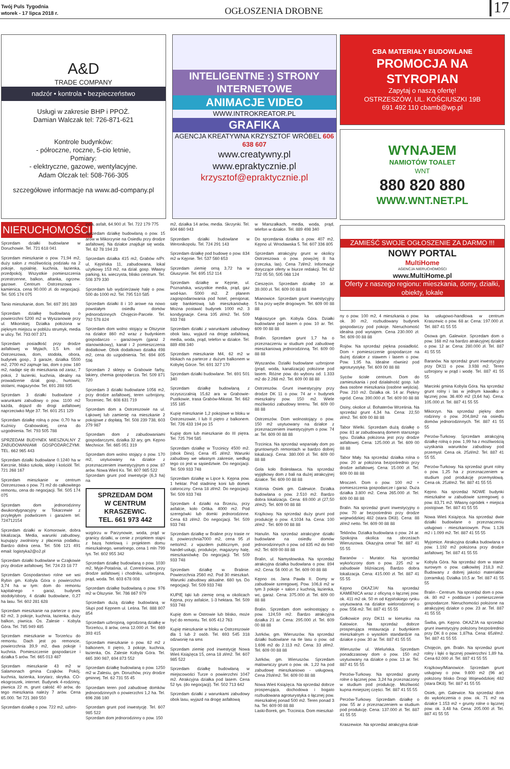Twój Puls Tygodnia
wtorek - 17 lipca 2018 r.
OGŁOSZENIA DROBNE
17
A&D
TRADE COMPANY
nadzór • kontrola • bezpieczeństwo
Usługi w zakresie BHP i PPOŻ.
Damian Walczak tel: 726-871-621
Kontrole budynków:
- półroczne, roczne, 5-cio letnie,
Pomiary:
- elektryczne, gazowe, wentylacyjne.
Adam Olczak tel: 508-766-305
szczegółowe informacje na www.ad-company.pl
INTELIGENTNE :) STRONY INTERNETOWE
ANIMACJE VIDEO
WWW.INTROKREATOR.PL
GRAFIKA
AGENCJA KREATYWNA KRZYSZTOF WRÓBEL 606 638 607
www.creatywny.pl
www.epraktycznie.pl
krzysztof@epraktycznie.pl
NIERUCHOMOŚCI
Sprzedam działki budowlane w Doruchowie. Tel. 721 618 041
Sprzedam mieszkanie o pow. 71,94 m2, duży salon z możliwością podziału na 2 pokoje, sypialnię, kuchnia, łazienka, przedpokój. Wszystkie pomieszczenia przestrzenne, balkon, altanka, ogrzew. gazowe. Centrum Ostrzeszowa - kamienica, cena 90.000 zł. do negocjacji. Tel. 505 174 075
Tanio mieszkanie, dom. Tel. 697 391 389
Sprzedam działkę budowlaną o powierzchni 5200 m2 w Wyszanowie przy ul. Mikorskiej. Działka położona w pięknym miejscu w pobliżu strumyk, media w ulicy. Tel. 793 007 371
Sprzedam posiadłość przy drodze asfaltowej w Myjach, 1,5 km. od Ostrzeszowa, dom, stodoła, obora, budynek gosp., 3 garaże, działka 5500 m2, 2700 m2 zajmuje las, dom o pow. 160 m2, nadaje się do mieszkania od zaraz, 7 pokoi, 2 łazienki, kuchnia, idealny na prowadzenie dział. gosp., hurtowni, stolarni, magazynów. Tel. 691 288 935
Sprzedam 3 działki budowlane z warunkami zabudowy o pow. 1100 m2 każda, dojazd do drogi asfaltowej naprzeciwko Myje 37. Tel. 601 251 129
Sprzedam działkę rolną o pow. 0,70 ha w Kuźnicy Grabowskiej, cena do uzgodnienia. Tel. 793 505 788
SPRZEDAM BUDYNEK MIESZKALNY Z ZABUDOWANIAMI GOSPODARCZYMI. TEL. 662 965 443
Sprzedam działki budowlane 0.1240 ha w Kierznie, blisko szkoła, sklep i kościół. Tel. 721 268 167
Sprzedam mieszkanie w centrum Ostrzeszowa o pow. 71 m2 do całkowitego remontu, cena do negocjacji. Tel. 505 174 075
Sprzedam dom jednorodzinny dwukondygnacyjny w Tokarzewie z przyległym podwórzem i garażem tel. 724712154
Sprzedam działki w Komorowie, dobra lokalizacja. Media, warunki zabudowy, kupujący zwolniony z płacenia podatku. Bardzo dobra cena. Tel. 506 121 491 email: logistyka2@o2.pl
Sprzedam działki budowlane w Czajkowie przy drodze asfaltowej. Tel. 724 23 18 77
Sprzedam Gospodarstwo rolne we wsi Rybin gm. Kobyla Góra o powierzchni 3,74 ha w tym: dom do remontu kapitalnego + garaż, budynek stodoły/obory, 4 działki budowlane, 0,27 ha lasu. Tel. 602 281 628
Sprzedam mieszkanie na parterze o pow. 62 m2, 3 pokoje, kuchnia, łazienka, duży balkon, piwnica. Os. Zalesie - Kobyla Góra. Tel. 785 949 485
Sprzedam mieszkanie w Torzeńcu do remontu. Dach jest po remoncie, powierzchnia 39,9 m2, dwa pokoje i kuchnia. Pomieszczenie gospodarcze i działka 5 arów. Tel. 665 013 487
Sprzedam mieszkanie 43 m2 w Salamonach gmina Czajków. Pokój, kuchnia, łazienka, korytarz, skrytka. CO-ekogroszek, internet. Budynek 4-rodzinny, piwnica 22 m, grunt całość 40 arów, do tego mieszkania należy 7 arów. Cena 65.000. Tel 721 369 550
Sprzedam działkę o pow. 722 m2, uzbro-
jona, asfalt, 64.900 zł. Tel. 722 179 775
Sprzedam działkę budowlaną o pow. 15 arów w Mikorzynie na Osiedlu przy drodze asfaltowej. Na działce znajduje się woda. Tel. 62 78 194 23
Sprzedam działka 415 m2, Grabów n/Pr. ul, Kępińska 11, zabudowana, lokal użytkowy 153 m2, na dział. gosp. Własny parking, ks. wieczysta, blisko centrum. Tel. 508 379 330
Sprzedam lub wydzierżawię halę o pow. 500 do 1000 m2. Tel. 795 510 585
Sprzedam działki 8 i 10 arowe na nowo powstałym osiedlu domów jednorodzinnych Chojęcin-Parcele. Tel. 792 578 824
Sprzedam dom wolno stojący w Olszynie na działce 860 m2 wraz z budynkiem gospodarczo – garażowym (garaż 2 stanowiskowy), kanał i 2 pomieszczenia dodatkowe. Obok dodatkowo działka 498 m2, cena do uzgodnienia. Tel. 694 805 596
Sprzedam 2 sklepy w Grabowie farby, lakiery, chemia gospodarcza. Tel. 509 871 720
Sprzedam 3 działki budowlane 1056 m2, przy drodze asfaltowej, teren uzbrojony, Torzeniec. Tel. 608 631 719
Sprzedam dom a Ostrzeszowie na ul. Łąkowej lub zamienię na mieszkanie 2 pokojowe z dopłatą. Tel. 508 239 738, 603 279 987
Sprzedam dom z zabudowaniami gospodarczymi, działka 32 ary, gm. Kępno Mechnice. Tel. 665 051 319
Sprzedam dom wolno stojący o pow. 170 m2, usytuowany na działce z przeznaczeniem inwestycyjnym o pow. 87 arów. Nowa Wieś Ks. Tel. 607 985 522
Sprzedam grunt pod inwestycje (6,3 ha) na
SPRZEDAM DOM
W CENTRUM KRASZEWIC.
TEL. 661 973 442
wzgórzu w Parzynowie, woda, prąd w granicy działki, w cenie z projektem stajni z bazą hotelową i projektem domu mieszkalnego, weselnego, cena 1 mln 799 tys. Tel. 602 955 342
Sprzedam działkę budowlaną o pow. 1030 m2, Myje-Potaśnia, ul. Czereśniowa, przy drodze asfaltowej i chodniku, uzbrojona, prąd, woda. Tel. 603 678 008
Sprzedam działkę budowlaną o pow. 976 m2 w Olszynie. Tel. 786 867 979
Sprzedam dużą działkę budowlaną w Słupi pod Kępnem ul. Leśna. Tel. 888 807 854
Sprzedam uzbrojoną, ogrodzoną działkę w Torzeńcu, 8 arów, cena 12.000 zł. Tel. 669 393 415
Sprzedam mieszkanie o pow. 62 m2 z balkonem, II piętro, 3 pokoje, kuchnia, łazienka, Os. Zalesie Kobyla Góra. Tel. 665 390 987, 694 873 552
Sprzedam działkę budowlaną o pow. 1250 m2 w Zalesiu, gm. Doruchów, przy drodze gminnej. Tel. 62 731 55 45
Sprzedam teren pod zabudowę domków jednorodzinnych o powierzchni 1,2 ha. Tel. 696 286 180
Sprzedam grunt pod inwestycję. Tel. 607 985 522
Sprzedam dom jednorodzinny o pow. 150
m2, działka 14 arów, media. Skrzynki. Tel. 604 660 943
Sprzedam działki budowlane w Weronikopolu. Tel. 724 291 143
Sprzedam działkę pod budowę o pow. 834 m2 w Kępnie. Tel. 537 560 653
Sprzedam ziemię orną 3,72 ha w Głuszynie. Tel. 695 152 114
Sprzedam działkę w Kępnie, ul. Poznańska, wszystkie media, prąd, gaz wod-kan. 5000 m2. Z planem zagospodarowania pod hotel, pensjonat, salę bankietową lub mieszkaniówkę. Można postawić budynek 1000 m2. 3 kondygnacje. Cena 105 zł/m2. Tel. 509 933 748
Sprzedam działki z warunkami zabudowy obok lasu, wyjazd na drogę asfaltową, media, woda, prąd, telefon w działce. Tel. 889 498 340
Sprzedam mieszkanie M4, 62 m2 w blokach na parterze z dużym balkonem w Kobylej Górze. Tel. 691 327 170
Sprzedam działki budowlane. Tel. 691 501 340
Sprzedam działkę budowlaną z oczyszczalnią 15,62 ara w Grabowie-Pustkowie, trasa Grabów-Mikstat. Tel. 662 155 185
Kupię mieszkanie 1,2 pokojowe w bloku w Ostrzeszowie, I lub II piętro z balkonem. Tel. 726 433 194 po 15
Kupię dom lub mieszkanie do III piętra. Tel. 725 794 585
Sprzedam działkę w Trzcinicy 4500 m2. (obok Dino). Cena 45 zł/m2. Warunki zabudowy we własnym zakresie, według tego co jest w sąsiedztwie. Do negocjacji. Tel. 509 933 748
Sprzedam działkę w Lipce k. Kępna pow. 1 hektar. Pod stadninę koni lub domek całoroczny. Cena 18 zł/m2. Do negocjacji. Tel. 509 933 748
Sprzedam 4 działki na Brzeziu, przy asfalcie, koło Orlika. 4000 m2. Pod szeregówki lub domki jednorodzinne. Cena 63 zł/m2. Do negocjacji. Tel. 509 933 748
Sprzedam działkę w Braline przy trasie nr 8, powierzchnia7000 m2, cena 95 zł netto/m2. z wjazdem publicznym, pod handel-usługi, produkcje, magazyny halę, mieszkaniówkę. Do negocjacji. Tel. 509 933 748
Sprzedam działkę w Bralinie. Powierzchnia 2560 m2. Pod 30 mieszkań. Warunki zabudowy aktualne. 680 tys. Do negocjacji. Tel. 509 933 748
KUPIĘ łąki lub ziemię orną w okolicach Kępna, przy asfalcie, 1-3 hektara. Tel. 509 933 748
Kupię dom w Ostrowie lub blisko, może być do remontu. Tel. 605 412 763
Kupię mieszkanie w bloku w Ostrzeszowie dla 1 lub 2 osób. Tel. 693 545 318 odzwonię na sms
Sprzedam ziemię pod inwestycję Nowa Wieś Książęca 15, cena 18 zł/m2. Tel. 607 985 522
Sprzedam działkę budowlaną w miejscowości Turze o powierzchni 1047 m2. Atrakcyjna działka pod lasem. Cena 52 tys. (do negocjacji). Tel. 502 713 642
Sprzedam działki z warunkami zabudowy obok lasu, wyjazd na drogę asfaltową
w Marszałkach, media, woda, prąd, telefon w działce. Tel. 889 498 340
Do sprzedania działka o pow. 407 m2, Kępno ul. Wrocławska 5. Tel. 607 336 805
Sprzedam atrakcyjny grunt w okolicy Ostrzeszowa o pow. powyżej 8 ha (rzeczka, las). Cena 7zł/m2. Informacje dotyczące oferty w biurze redakcji. Tel. 62 732 05 50, 505 068 124
Cieszęcin. Sprzedam działkę 10 ar. 39.000 zł. Tel. 609 00 88 88
Mianowice. Sprzedam grunt inwestycyjny 5 ha przy węźle drogowym. Tel. 609 00 88 88
Mąkoszyce gm. Kobyla Góra. Działki budowlane pod lasem o pow. 10 ar. Tel. 609 00 88 88
Bralin. Sprzedam grunt 1,7 ha o przeznaczeniu w studium pod zabudowę mieszkaniową jednorodzinną. Tel. 609 00 88 88
Wyszanów. Działki budowlane uzbrojone (prąd, woda, kanalizacja) położone pod lasem. Różne pow. do wyboru od. 1.333 m2 do 2.268 m2. Tel. 609 00 88 88
Ostrzeszów. Grunt inwestycyjny przy drodze DK 11 o pow. 74 ar + budynek mieszkalny pow. 150 m2. Wiele możliwości zabudowy terenu. Tel. 609 00 88 88
Ostrzeszów. Dom wolnostojący o pow. 150 m2 usytuowany na działce z przeznaczeniem inwestycyjnym o pow. 74 ar. Tel. 609 00 88 88
Trzcinica. Na sprzedaż wspaniały dom po gruntownych remontach w bardzo dobrej lokalizacji. Cena: 380.000 zł. Tel. 609 00 88 88
Gola koło Bolesławca. Na sprzedaż wyjątkowy dom z bali na dużej atrakcyjnej działce. Tel. 609 00 88 88
Kolonia Osiek gm. Galewice. Działka budowlana o pow. 2.510 m2. Bardzo dobra lokalizacja. Cena: 69.000 zł (27,50 zł/m2). Tel. 609 00 88 88
Krążkowy. Na sprzedaż duży grunt pod produkcję o pow. 4,1034 ha. Cena: 100 zł/m2 . Tel. 609 00 88 88
Hanulin. Na sprzedaż atrakcyjne działki budowlane na osiedlu domów jednorodzinnych o pow. od 835 m2 do 940 m2. Tel. 609 00 88 88
Bralin, ul. Namysłowska. Na sprzedaż atrakcyjna działka budowlana o pow. 894 m2. Cena: 56 000 zł. Tel. 609 00 88 88
Kępno os. Jana Pawła II. Domy w zabudowie szeregowej. Pow. 106,8 m2 w tym 3 pokoje + salon z kuchnią, łazienka, wc, garaż. Cena: 375.000 zł. Tel. 609 00 88 88
Bralin. Sprzedam dom wolnostojący o pow. 124,59 m2. Bardzo atrakcyjna działka 21 ar. Cena: 295.000 zł. Tel. 609 00 88 88
Jutrków, gm. Wieruszów. Na sprzedaż działki budowlane na tle lasu o pow. od 1.696 m2 do 2.113 m2. Cena: 33 zł/m2. Tel. 609 00 88 88
Jutrków, gm. Wieruszów. Sprzedam malowniczy grunt o pow. ok. 1,22 ha pod zabudowę mieszkaniowo - usługową. Cena 29zł/m2. Tel. 609 00 88 88
Nowa Wieś Książęca. Na sprzedaż dobrze prosperująca, dochodowa i bogato rozbudowana agroturystyka o łącznej pow. mieszkalnej ponad 500 m2. Teren ponad 3 ha. Tel. 609 00 88 88
Laski-Borek, gm. Trzcinica. Dom mieszkal-
CBA MATERIAŁY BUDOWLANE
PROMOCJA NA STYROPIAN
Zapytaj o naszą ofertę!
OSTRZESZÓW, UL. KOŚCIUSZKI 19B
691 492 110 cbamb@wp.pl
WYNAJEM
NAMIOTÓW TOALET
WNT
880 820 880
WWW.WNT.NET.PL
ZAMIEŚĆ SWOJE OGŁOSZENIE ZA DARMO !!!
NOWY PORTAL
MultiHome
AGENCJA NIERUCHOMOŚCI
www.MultiHome.pl
Oferty z naszego regionu: mieszkania, domy, działki, obiekty, lokale
ny o pow. 100 m2, 4 mieszkania o pow. ok. 30 m2, rozbudowany budynek gospodarczy pod pokoje. Nieruchomość idealna pod wynajem. Cena 230.000 zł. Tel. 609 00 88 88
Rojów. Na sprzedaż piękna posiadłość. Dom + pomieszczenie gospodarcze na dużej działce z stawem i lasem o pow. Pow. 1,95 ha. Idealne również pod agroturystykę. Tel. 609 00 88 88
Syców ścisłe centrum. Dom do zamieszkania i pod działalność gosp. lub dwa osobne mieszkania (osobne wejścia). Pow. 210 m2. Działka ok. 14 ar. Piękny ogród. Cena: 390.000 zł. Tel. 609 00 88 88
Osiny, okolice ul. Bohaterów Września. Na sprzedaż grunt 4,34 ha. Cena: 22,50 zł/m2. Tel. 609 00 88 88
Tabor Wielki. Sprzedam dużą działkę o pow. 81 ar zabudowaną domem starszego typu. Działka położona jest przy drodze asfaltowej. Cena: 125.000 zł. Tel. 609 00 88 88
Tabor Mały. Na sprzedaż działka rolna o pow. 20 ar położona bezpośrednio przy drodze asfaltowej. Cena: 15.000 zł. Tel. 609 00 88 88
Mroczeń. Dom o pow. 100 m2 + pomieszczenia gospodarcze i garaż. Duża działka 3.800 m2. Cena 265.000 zł. Tel. 609 00 88 88
Bralin. Na sprzedaż grunt inwestycyjny o pow. 70 ar bezpośrednio przy drodze wojewódzkiej 482 (stara DK8). Cena: 88 zł/m2 netto. Tel. 609 00 88 88
Teklinów. Działka budowlana o pow. 24 ar. Spokojna okolica na obrzeżach Wieruszowa. Okazyjna cena! Tel. 887 41 55 55
Baranów - Murator. Na sprzedaż wykończony dom o pow. 225 m2 w zabudowie bliźniaczej. Bardzo dobra lokalizacja. Cena: 415.000 zł. Tel. 887 41 55 55
Kępno OKAZJA! Na sprzedaż KAMIENICA wraz z oficyną o łącznej pow. ok. 411 m2 ok. 50 m od Kępińskiego rynku usytuowana na działce wielorodzinnej o pow. 556 m2. Tel. 887 41 55 55
Gołkowice przy DK11 w kierunku na Katowice. Na sprzedaż dobrze prosperująca restauracja z budynkiem mieszkalnym o wysokim standardzie na działce o pow. 30 ar. Tel. 887 41 55 55
Wieruszów ul. Wieluńska. Sprzedam ponadczasowy dom o pow. 150 m2 usytuowany na działce o pow. 13 ar. Tel. 887 41 55 55
Perzów-Turkowy. Na sprzedaż grunty rolne o łącznej pow. 3,24 ha przeznaczony w studium pod produkcję. Możliwość kupna mniejszej części. Tel. 887 41 55 55
Perzów-Turkowy. Sprzedam działkę o pow. 55 ar z przeznaczeniem w studium pod produkcję. Cena: 137.000 zł. Tel. 887 41 55 55
Kraszewice. Na sprzedaż atrakcyjna dział-
ka usługowo-handlowa w centrum Kraszewic o pow. 68 ar. Cena: 197.000 zł. Tel. 887 41 55 55
Osowa gm. Galewice. Sprzedam dom o pow. 168 m2 na bardzo atrakcyjnej działce o pow. 12 ar. Cena: 280.000 zł. Tel. 887 41 55 55
Baranów. Na sprzedaż grunt inwestycyjny przy DK11 o pow. 3.938 m2. Teren uzbrojony w prąd i wodę. Tel. 887 41 55 55
Marcinki gmina Kobyla Góra. Na sprzedaż grunt rolny i las w jednym kawałku o łącznej pow. 36.400 m2 (3,64 ha). Cena: 105.000 zł. Tel. 887 41 55 55
Mikorzyn. Na sprzedaż piękny dom rodzinny o pow. 204,8m2 na osiedlu domów jednorodzinnych. Tel. 887 41 55 55
Perzów-Turkowy. Sprzedam atrakcyjną działkę rolną o pow. 1,99 ha z możliwością uzyskania warunków zabudowy pod przemysł. Cena ok. 25zł/m2. Tel. 887 41 55 55.
Perzów-Turkowy. Na sprzedaż grunt rolny o pow. 1,25 ha z przeznaczeniem w studium pod produkcję przemysłową. Cena ok. 25zł/m2. Tel. 887 41 55 55
Kępno. Na sprzedaż NOWE budynki mieszkalne w zabudowie szeregowej o pow. 83,71 m2. Własny ogródek + miejsca postojowe. Tel. 887 41 55 55
Nowa Wieś Książęca. Na sprzedaż dwie działki budowlane o przeznaczeniu usługowo - mieszkaniowym. Pow. 1.126 m2 i 1.099 m2. Tel. 887 41 55 55
Myjomice. Atrakcyjna działka budowlana o pow. 1.192 m2 położona przy drodze asfaltowej. Tel. 887 41 55 55
Kobyla Góra. Na sprzedaż dom w stanie surowym o pow. całkowitej 218,3 m2. Budowany z dobrej jakości materiałów (ceramika). Działka 10,5 ar. Tel. 887 41 55 55
Bralin - Centrum. Na sprzedaż dom o pow. ok. 80 m2 + poddasze i pomieszczenie gospodarcze. Nieruchomości położone na atrakcyjnej działce o pow. 23 ar. Tel. 887 41 55 55
Świba, gm. Kępno. OKAZJA na sprzedaż grunt inwestycyjny położony bezpośrednio przy DK 8 o pow. 1,87ha. Cena: 65zł/m2. Tel. 887 41 55 55
Chojęcin, gm. Bralin. Na sprzedaż grunt rolny i łąki o łącznej powierzchni 1,89 ha. Cena 62.000 zł. Tel. 887 41 55 55
Krążkowy/Mianowice. Sprzedam grunt usługowy o pow. 9.600 m2 (96 ar) położony blisko Drogi Wojewódzkiej 482 (stara DK8). Tel. 887 41 55 55
Osiek, gm. Galewice. Na sprzedaż dom do wykończenia o pow. ok. 71 m2 na działce 1.153 m2 + grunty rolne o łącznej pow. ok. 3,48 ha. Cena: 205.000 zł. Tel. 887 41 55 55